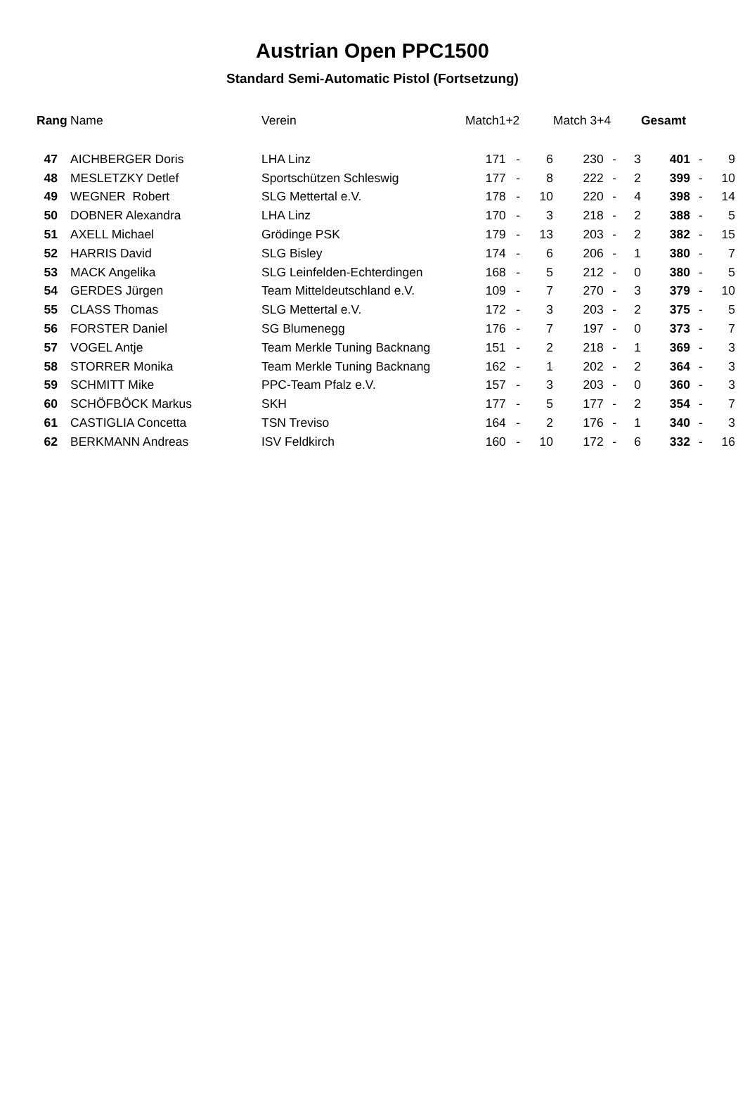Austrian Open PPC1500
Standard Semi-Automatic Pistol (Fortsetzung)
| Rang | Name | Verein | Match1+2 | | | Match 3+4 | | | Gesamt | | |
| --- | --- | --- | --- | --- | --- | --- | --- | --- | --- | --- | --- |
| 47 | AICHBERGER Doris | LHA Linz | 171 | - | 6 | 230 | - | 3 | 401 | - | 9 |
| 48 | MESLETZKY Detlef | Sportschützen Schleswig | 177 | - | 8 | 222 | - | 2 | 399 | - | 10 |
| 49 | WEGNER Robert | SLG Mettertal e.V. | 178 | - | 10 | 220 | - | 4 | 398 | - | 14 |
| 50 | DOBNER Alexandra | LHA Linz | 170 | - | 3 | 218 | - | 2 | 388 | - | 5 |
| 51 | AXELL Michael | Grödinge PSK | 179 | - | 13 | 203 | - | 2 | 382 | - | 15 |
| 52 | HARRIS David | SLG Bisley | 174 | - | 6 | 206 | - | 1 | 380 | - | 7 |
| 53 | MACK Angelika | SLG Leinfelden-Echterdingen | 168 | - | 5 | 212 | - | 0 | 380 | - | 5 |
| 54 | GERDES Jürgen | Team Mitteldeutschland e.V. | 109 | - | 7 | 270 | - | 3 | 379 | - | 10 |
| 55 | CLASS Thomas | SLG Mettertal e.V. | 172 | - | 3 | 203 | - | 2 | 375 | - | 5 |
| 56 | FORSTER Daniel | SG Blumenegg | 176 | - | 7 | 197 | - | 0 | 373 | - | 7 |
| 57 | VOGEL Antje | Team Merkle Tuning Backnang | 151 | - | 2 | 218 | - | 1 | 369 | - | 3 |
| 58 | STORRER Monika | Team Merkle Tuning Backnang | 162 | - | 1 | 202 | - | 2 | 364 | - | 3 |
| 59 | SCHMITT Mike | PPC-Team Pfalz e.V. | 157 | - | 3 | 203 | - | 0 | 360 | - | 3 |
| 60 | SCHÖFBÖCK Markus | SKH | 177 | - | 5 | 177 | - | 2 | 354 | - | 7 |
| 61 | CASTIGLIA Concetta | TSN Treviso | 164 | - | 2 | 176 | - | 1 | 340 | - | 3 |
| 62 | BERKMANN Andreas | ISV Feldkirch | 160 | - | 10 | 172 | - | 6 | 332 | - | 16 |